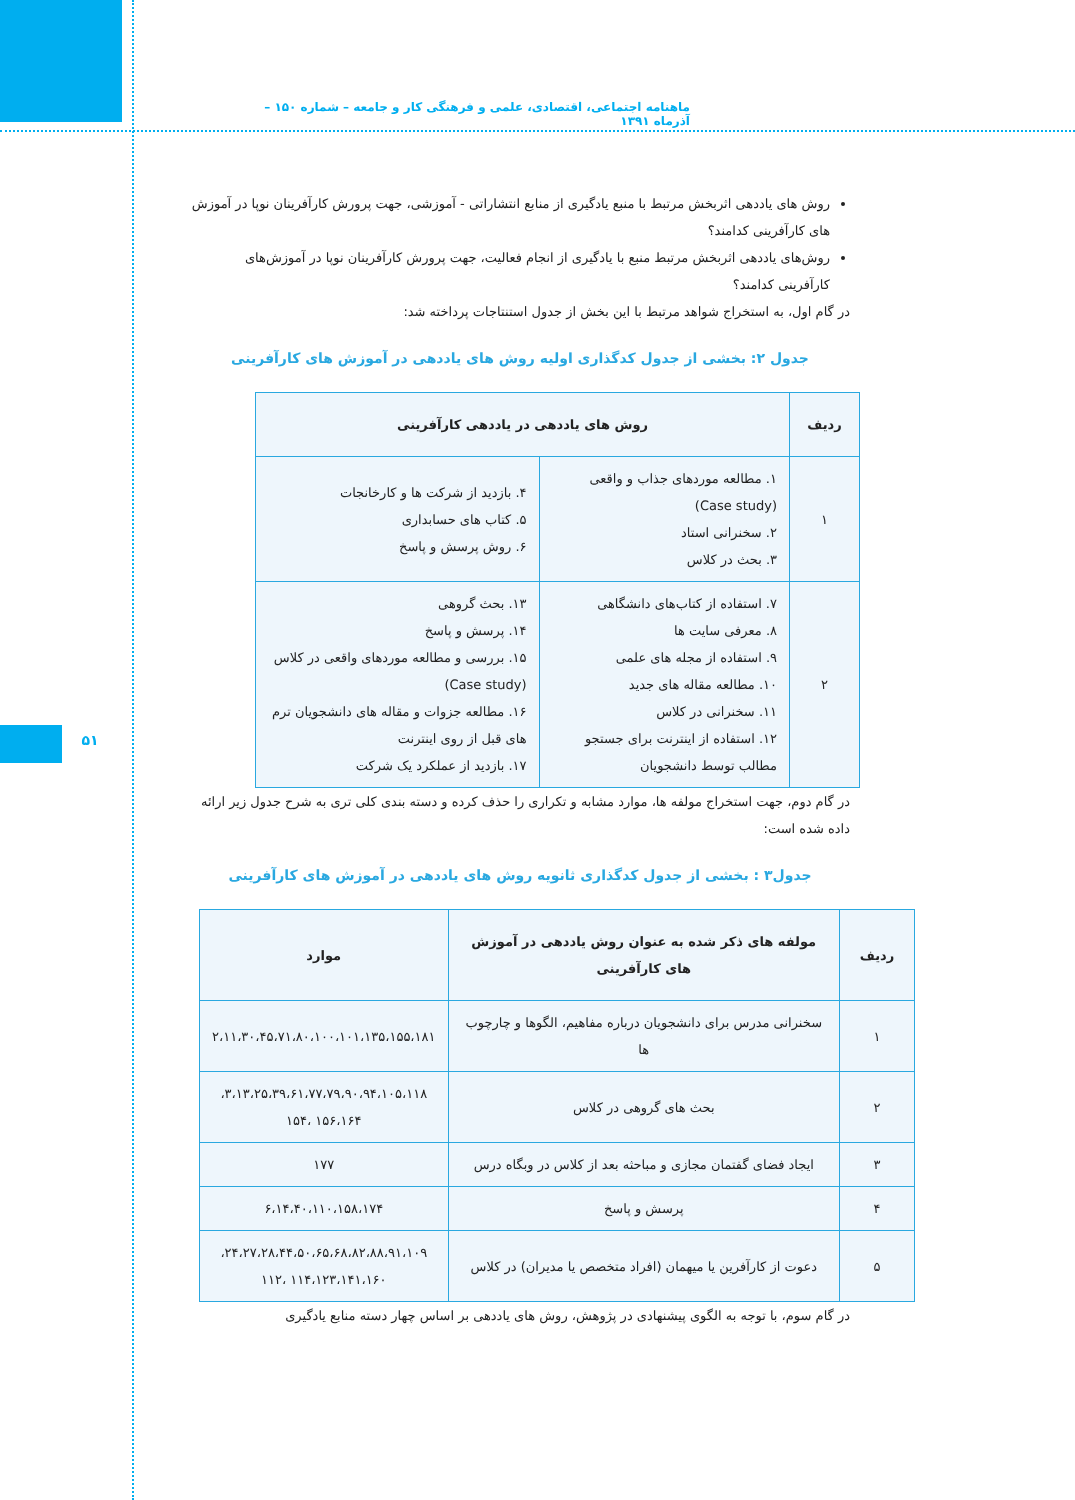ماهنامه اجتماعی، اقتصادی، علمی و فرهنگی کار و جامعه – شماره ۱۵۰ – آذرماه ۱۳۹۱
۵۱
روش های یاددهی اثربخش مرتبط با منبع یادگیری از منابع انتشاراتی - آموزشی، جهت پرورش کارآفرینان نوپا در آموزش های کارآفرینی کدامند؟
روش‌های یاددهی اثربخش مرتبط منبع با یادگیری از انجام فعالیت، جهت پرورش کارآفرینان نوپا در آموزش‌های کارآفرینی کدامند؟
در گام اول، به استخراج شواهد مرتبط با این بخش از جدول استنتاجات پرداخته شد:
جدول ۲: بخشی از جدول کدگذاری اولیه روش های یاددهی در آموزش های کارآفرینی
| ردیف | روش های یاددهی در یاددهی کارآفرینی | |
| --- | --- | --- |
| ۱ | ۱. مطالعه موردهای جذاب و واقعی (Case study) ۲. سخنرانی استاد ۳. بحث در کلاس | ۴. بازدید از شرکت ها و کارخانجات ۵. کتاب های حسابداری ۶. روش پرسش و پاسخ |
| ۲ | ۷. استفاده از کتاب‌های دانشگاهی ۸. معرفی سایت ها ۹. استفاده از مجله های علمی ۱۰. مطالعه مقاله های جدید ۱۱. سخنرانی در کلاس ۱۲. استفاده از اینترنت برای جستجو مطالب توسط دانشجویان | ۱۳. بحث گروهی ۱۴. پرسش و پاسخ ۱۵. بررسی و مطالعه موردهای واقعی در کلاس (Case study) ۱۶. مطالعه جزوات و مقاله های دانشجویان ترم های قبل از روی اینترنت ۱۷. بازدید از عملکرد یک شرکت |
در گام دوم، جهت استخراج مولفه ها، موارد مشابه و تکراری را حذف کرده و دسته بندی کلی تری به شرح جدول زیر ارائه داده شده است:
جدول۳ : بخشی از جدول کدگذاری ثانویه روش های یاددهی در آموزش های کارآفرینی
| ردیف | مولفه های ذکر شده به عنوان روش یاددهی در آموزش های کارآفرینی | موارد |
| --- | --- | --- |
| ۱ | سخنرانی مدرس برای دانشجویان درباره مفاهیم، الگوها و چارچوب ها | ۲،۱۱،۳۰،۴۵،۷۱،۸۰،۱۰۰،۱۰۱،۱۳۵،۱۵۵،۱۸۱ |
| ۲ | بحث های گروهی در کلاس | ۳،۱۳،۲۵،۳۹،۶۱،۷۷،۷۹،۹۰،۹۴،۱۰۵،۱۱۸، ۱۵۶،۱۶۴ ،۱۵۴ |
| ۳ | ایجاد فضای گفتمان مجازی و مباحثه بعد از کلاس در وبگاه درس | ۱۷۷ |
| ۴ | پرسش و پاسخ | ۶،۱۴،۴۰،۱۱۰،۱۵۸،۱۷۴ |
| ۵ | دعوت از کارآفرین یا میهمان (افراد متخصص یا مدیران) در کلاس | ۲۴،۲۷،۲۸،۴۴،۵۰،۶۵،۶۸،۸۲،۸۸،۹۱،۱۰۹، ۱۱۴،۱۲۳،۱۴۱،۱۶۰ ،۱۱۲ |
در گام سوم، با توجه به الگوی پیشنهادی در پژوهش، روش های یاددهی بر اساس چهار دسته منابع یادگیری